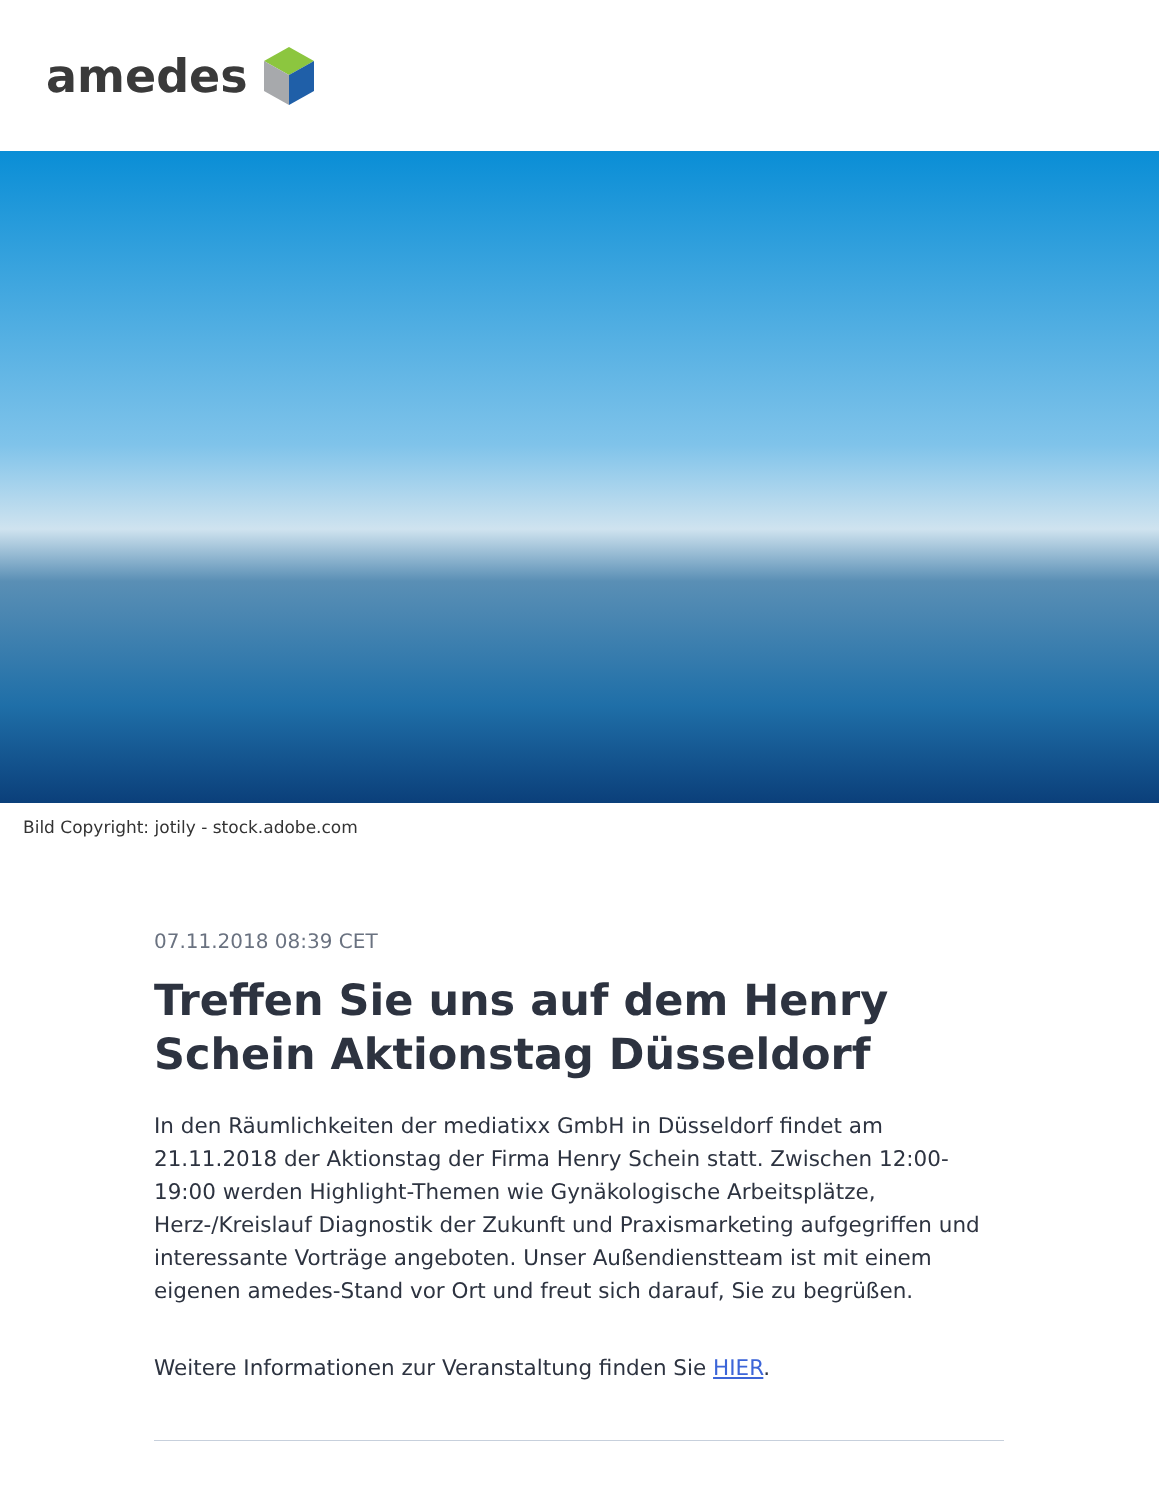amedes
Bild Copyright: jotily - stock.adobe.com
07.11.2018 08:39 CET
Treffen Sie uns auf dem Henry Schein Aktionstag Düsseldorf
In den Räumlichkeiten der mediatixx GmbH in Düsseldorf findet am 21.11.2018 der Aktionstag der Firma Henry Schein statt. Zwischen 12:00-19:00 werden Highlight-Themen wie Gynäkologische Arbeitsplätze, Herz-/Kreislauf Diagnostik der Zukunft und Praxismarketing aufgegriffen und interessante Vorträge angeboten. Unser Außendienstteam ist mit einem eigenen amedes-Stand vor Ort und freut sich darauf, Sie zu begrüßen.
Weitere Informationen zur Veranstaltung finden Sie HIER.